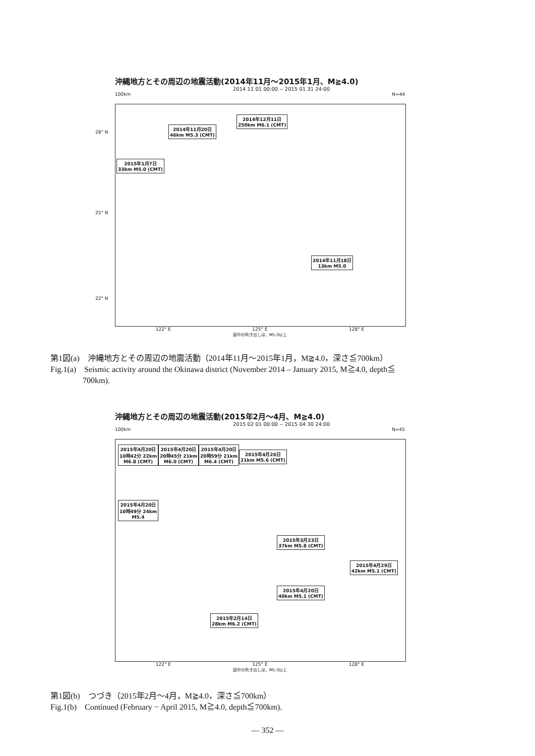沖縄地方とその周辺の地震活動(2014年11月〜2015年1月、M≧4.0)
2014 11 01 00:00 -- 2015 01 31 24:00
100km N=44
2014年11月20日
46km M5.3 (CMT)
2014年12月11日
250km M6.1 (CMT)
2015年1月7日
33km M5.0 (CMT)
2014年11月18日
13km M5.0
28° N
25° N
22° N
122° E 125° E 128° E
図中の吹き出しは、M5.0以上
第1図(a)　沖縄地方とその周辺の地震活動（2014年11月〜2015年1月，M≧4.0，深さ≦700km）
Fig.1(a)　Seismic activity around the Okinawa district (November 2014 – January 2015, M≧4.0, depth≦
　　　　700km).
沖縄地方とその周辺の地震活動(2015年2月〜4月、M≧4.0)
2015 02 01 00:00 -- 2015 04 30 24:00
100km N=45
2015年4月20日
10時42分 22km
M6.8 (CMT)
2015年4月20日
20時45分 21km
M6.0 (CMT)
2015年4月20日
20時59分 21km
M6.4 (CMT)
2015年4月26日
21km M5.6 (CMT)
2015年4月20日
10時49分 24km
M5.4
2015年3月23日
37km M5.8 (CMT)
2015年4月29日
42km M5.1 (CMT)
2015年4月20日
40km M5.1 (CMT)
2015年2月14日
28km M6.2 (CMT)
122° E 125° E 128° E
図中の吹き出しは、M5.0以上
第1図(b)　つづき（2015年2月〜4月，M≧4.0，深さ≦700km）
Fig.1(b)　Continued (February − April 2015, M≧4.0, depth≦700km).
― 352 ―